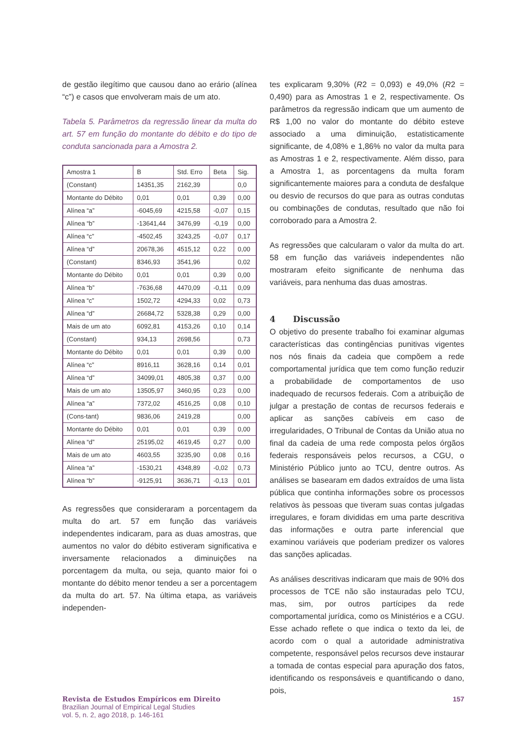de gestão ilegítimo que causou dano ao erário (alínea “c”) e casos que envolveram mais de um ato.
Tabela 5. Parâmetros da regressão linear da multa do art. 57 em função do montante do débito e do tipo de conduta sancionada para a Amostra 2.
| Amostra 1 | B | Std. Erro | Beta | Sig. |
| (Constant) | 14351,35 | 2162,39 | | 0,0 |
| Montante do Débito | 0,01 | 0,01 | 0,39 | 0,00 |
| Alínea “a” | -6045,69 | 4215,58 | -0,07 | 0,15 |
| Alínea “b” | -13641,44 | 3476,99 | -0,19 | 0,00 |
| Alínea “c” | -4502,45 | 3243,25 | -0,07 | 0,17 |
| Alínea “d” | 20678,36 | 4515,12 | 0,22 | 0,00 |
| (Constant) | 8346,93 | 3541,96 | | 0,02 |
| Montante do Débito | 0,01 | 0,01 | 0,39 | 0,00 |
| Alínea “b” | -7636,68 | 4470,09 | -0,11 | 0,09 |
| Alínea “c” | 1502,72 | 4294,33 | 0,02 | 0,73 |
| Alínea “d” | 26684,72 | 5328,38 | 0,29 | 0,00 |
| Mais de um ato | 6092,81 | 4153,26 | 0,10 | 0,14 |
| (Constant) | 934,13 | 2698,56 | | 0,73 |
| Montante do Débito | 0,01 | 0,01 | 0,39 | 0,00 |
| Alínea “c” | 8916,11 | 3628,16 | 0,14 | 0,01 |
| Alínea “d” | 34099,01 | 4805,38 | 0,37 | 0,00 |
| Mais de um ato | 13505,97 | 3460,95 | 0,23 | 0,00 |
| Alínea “a” | 7372,02 | 4516,25 | 0,08 | 0,10 |
| (Cons-tant) | 9836,06 | 2419,28 | | 0,00 |
| Montante do Débito | 0,01 | 0,01 | 0,39 | 0,00 |
| Alínea “d” | 25195,02 | 4619,45 | 0,27 | 0,00 |
| Mais de um ato | 4603,55 | 3235,90 | 0,08 | 0,16 |
| Alínea “a” | -1530,21 | 4348,89 | -0,02 | 0,73 |
| Alínea “b” | -9125,91 | 3636,71 | -0,13 | 0,01 |
As regressões que consideraram a porcentagem da multa do art. 57 em função das variáveis independentes indicaram, para as duas amostras, que aumentos no valor do débito estiveram significativa e inversamente relacionados a diminuições na porcentagem da multa, ou seja, quanto maior foi o montante do débito menor tendeu a ser a porcentagem da multa do art. 57. Na última etapa, as variáveis independen-
tes explicaram 9,30% (R2 = 0,093) e 49,0% (R2 = 0,490) para as Amostras 1 e 2, respectivamente. Os parâmetros da regressão indicam que um aumento de R$ 1,00 no valor do montante do débito esteve associado a uma diminuição, estatisticamente significante, de 4,08% e 1,86% no valor da multa para as Amostras 1 e 2, respectivamente. Além disso, para a Amostra 1, as porcentagens da multa foram significantemente maiores para a conduta de desfalque ou desvio de recursos do que para as outras condutas ou combinações de condutas, resultado que não foi corroborado para a Amostra 2.
As regressões que calcularam o valor da multa do art. 58 em função das variáveis independentes não mostraram efeito significante de nenhuma das variáveis, para nenhuma das duas amostras.
4 Discussão
O objetivo do presente trabalho foi examinar algumas características das contingências punitivas vigentes nos nós finais da cadeia que compõem a rede comportamental jurídica que tem como função reduzir a probabilidade de comportamentos de uso inadequado de recursos federais. Com a atribuição de julgar a prestação de contas de recursos federais e aplicar as sanções cabíveis em caso de irregularidades, O Tribunal de Contas da União atua no final da cadeia de uma rede composta pelos órgãos federais responsáveis pelos recursos, a CGU, o Ministério Público junto ao TCU, dentre outros. As análises se basearam em dados extraídos de uma lista pública que continha informações sobre os processos relativos às pessoas que tiveram suas contas julgadas irregulares, e foram divididas em uma parte descritiva das informações e outra parte inferencial que examinou variáveis que poderiam predizer os valores das sanções aplicadas.
As análises descritivas indicaram que mais de 90% dos processos de TCE não são instauradas pelo TCU, mas, sim, por outros partícipes da rede comportamental jurídica, como os Ministérios e a CGU. Esse achado reflete o que indica o texto da lei, de acordo com o qual a autoridade administrativa competente, responsável pelos recursos deve instaurar a tomada de contas especial para apuração dos fatos, identificando os responsáveis e quantificando o dano, pois,
Revista de Estudos Empíricos em Direito
Brazilian Journal of Empirical Legal Studies
vol. 5, n. 2, ago 2018, p. 146-161
157